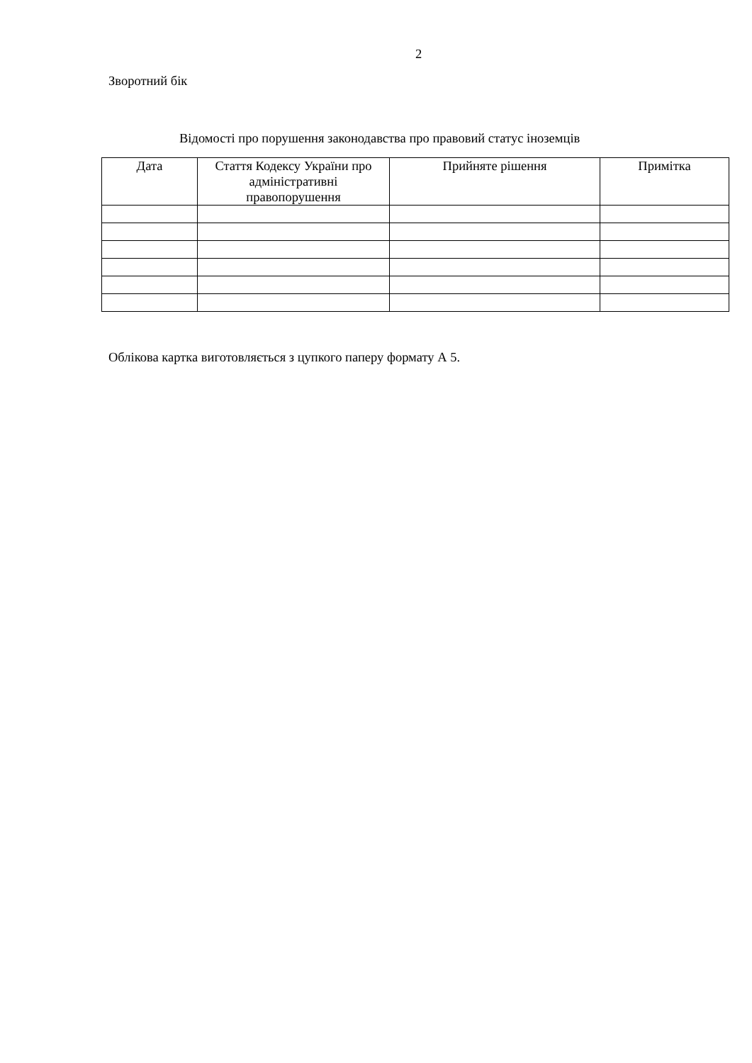2
Зворотний бік
Відомості про порушення законодавства про правовий статус іноземців
| Дата | Стаття Кодексу України про адміністративні правопорушення | Прийняте рішення | Примітка |
| --- | --- | --- | --- |
Облікова картка виготовляється з цупкого паперу формату А 5.